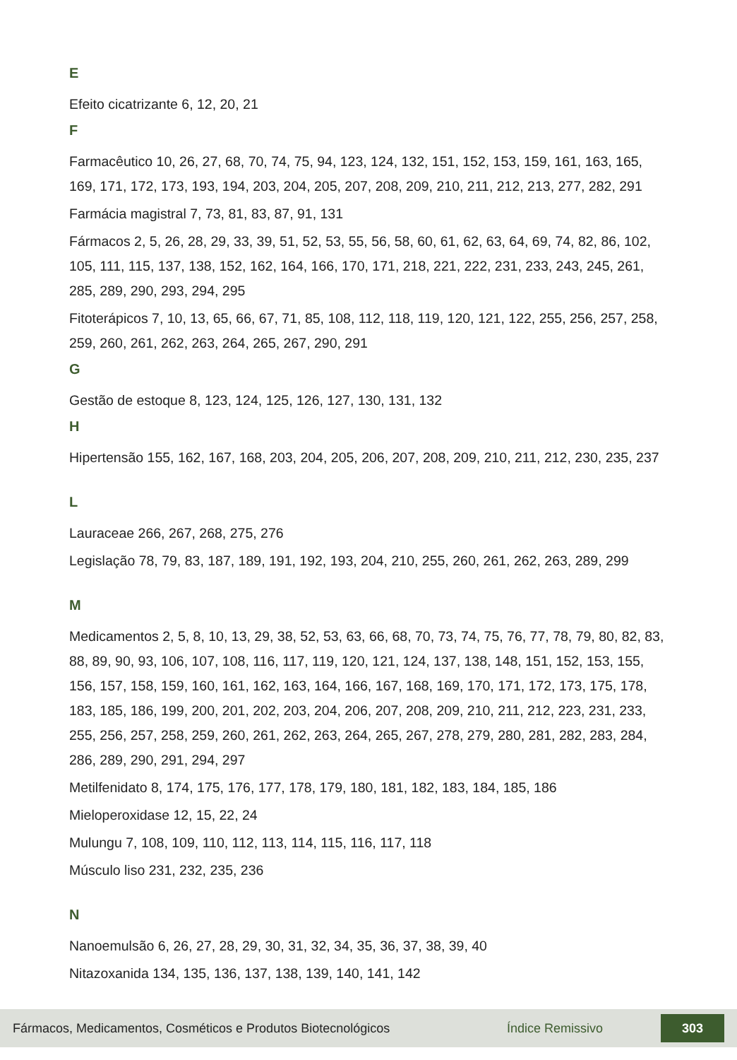E
Efeito cicatrizante 6, 12, 20, 21
F
Farmacêutico 10, 26, 27, 68, 70, 74, 75, 94, 123, 124, 132, 151, 152, 153, 159, 161, 163, 165, 169, 171, 172, 173, 193, 194, 203, 204, 205, 207, 208, 209, 210, 211, 212, 213, 277, 282, 291
Farmácia magistral 7, 73, 81, 83, 87, 91, 131
Fármacos 2, 5, 26, 28, 29, 33, 39, 51, 52, 53, 55, 56, 58, 60, 61, 62, 63, 64, 69, 74, 82, 86, 102, 105, 111, 115, 137, 138, 152, 162, 164, 166, 170, 171, 218, 221, 222, 231, 233, 243, 245, 261, 285, 289, 290, 293, 294, 295
Fitoterápicos 7, 10, 13, 65, 66, 67, 71, 85, 108, 112, 118, 119, 120, 121, 122, 255, 256, 257, 258, 259, 260, 261, 262, 263, 264, 265, 267, 290, 291
G
Gestão de estoque 8, 123, 124, 125, 126, 127, 130, 131, 132
H
Hipertensão 155, 162, 167, 168, 203, 204, 205, 206, 207, 208, 209, 210, 211, 212, 230, 235, 237
L
Lauraceae 266, 267, 268, 275, 276
Legislação 78, 79, 83, 187, 189, 191, 192, 193, 204, 210, 255, 260, 261, 262, 263, 289, 299
M
Medicamentos 2, 5, 8, 10, 13, 29, 38, 52, 53, 63, 66, 68, 70, 73, 74, 75, 76, 77, 78, 79, 80, 82, 83, 88, 89, 90, 93, 106, 107, 108, 116, 117, 119, 120, 121, 124, 137, 138, 148, 151, 152, 153, 155, 156, 157, 158, 159, 160, 161, 162, 163, 164, 166, 167, 168, 169, 170, 171, 172, 173, 175, 178, 183, 185, 186, 199, 200, 201, 202, 203, 204, 206, 207, 208, 209, 210, 211, 212, 223, 231, 233, 255, 256, 257, 258, 259, 260, 261, 262, 263, 264, 265, 267, 278, 279, 280, 281, 282, 283, 284, 286, 289, 290, 291, 294, 297
Metilfenidato 8, 174, 175, 176, 177, 178, 179, 180, 181, 182, 183, 184, 185, 186
Mieloperoxidase 12, 15, 22, 24
Mulungu 7, 108, 109, 110, 112, 113, 114, 115, 116, 117, 118
Músculo liso 231, 232, 235, 236
N
Nanoemulsão 6, 26, 27, 28, 29, 30, 31, 32, 34, 35, 36, 37, 38, 39, 40
Nitazoxanida 134, 135, 136, 137, 138, 139, 140, 141, 142
Fármacos, Medicamentos, Cosméticos e Produtos Biotecnológicos Índice Remissivo 303